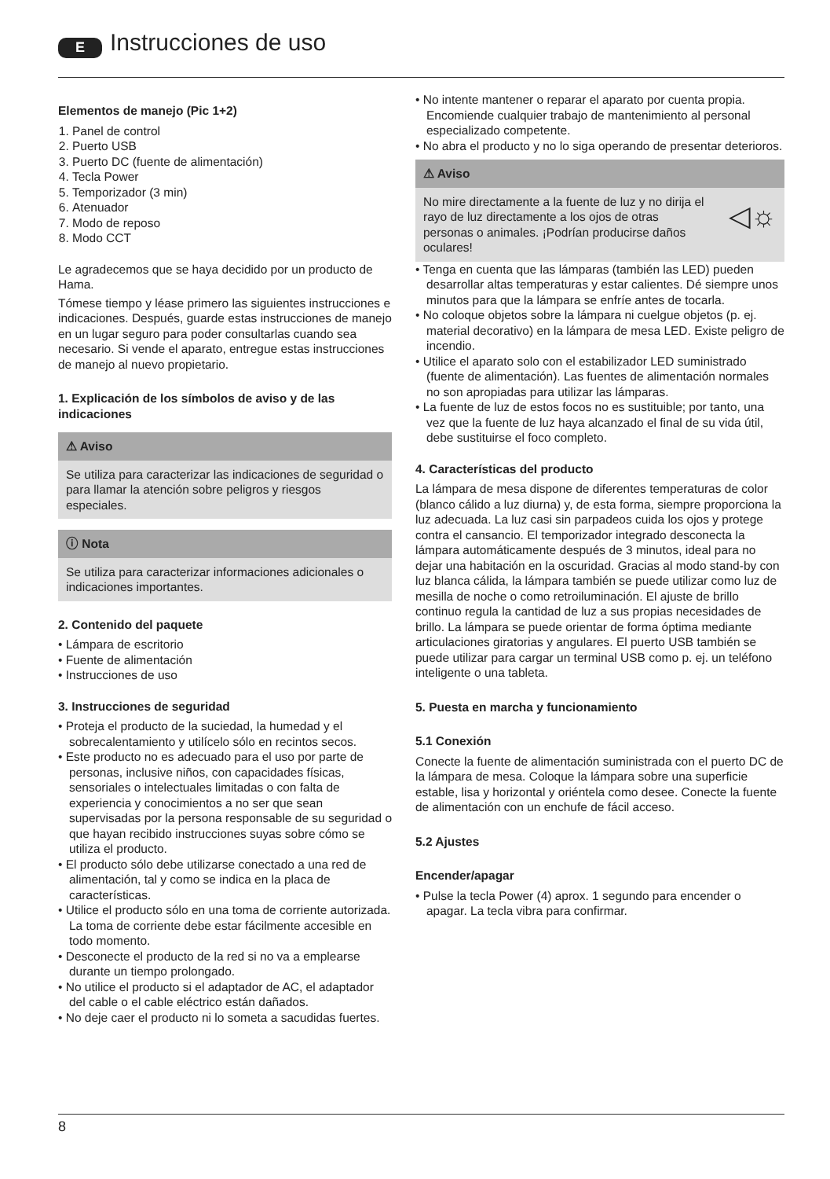E Instrucciones de uso
Elementos de manejo (Pic 1+2)
1. Panel de control
2. Puerto USB
3. Puerto DC (fuente de alimentación)
4. Tecla Power
5. Temporizador (3 min)
6. Atenuador
7. Modo de reposo
8. Modo CCT
Le agradecemos que se haya decidido por un producto de Hama.
Tómese tiempo y léase primero las siguientes instrucciones e indicaciones. Después, guarde estas instrucciones de manejo en un lugar seguro para poder consultarlas cuando sea necesario. Si vende el aparato, entregue estas instrucciones de manejo al nuevo propietario.
1. Explicación de los símbolos de aviso y de las indicaciones
⚠ Aviso
Se utiliza para caracterizar las indicaciones de seguridad o para llamar la atención sobre peligros y riesgos especiales.
ⓘ Nota
Se utiliza para caracterizar informaciones adicionales o indicaciones importantes.
2. Contenido del paquete
• Lámpara de escritorio
• Fuente de alimentación
• Instrucciones de uso
3. Instrucciones de seguridad
• Proteja el producto de la suciedad, la humedad y el sobrecalentamiento y utilícelo sólo en recintos secos.
• Este producto no es adecuado para el uso por parte de personas, inclusive niños, con capacidades físicas, sensoriales o intelectuales limitadas o con falta de experiencia y conocimientos a no ser que sean supervisadas por la persona responsable de su seguridad o que hayan recibido instrucciones suyas sobre cómo se utiliza el producto.
• El producto sólo debe utilizarse conectado a una red de alimentación, tal y como se indica en la placa de características.
• Utilice el producto sólo en una toma de corriente autorizada. La toma de corriente debe estar fácilmente accesible en todo momento.
• Desconecte el producto de la red si no va a emplearse durante un tiempo prolongado.
• No utilice el producto si el adaptador de AC, el adaptador del cable o el cable eléctrico están dañados.
• No deje caer el producto ni lo someta a sacudidas fuertes.
• No intente mantener o reparar el aparato por cuenta propia. Encomiende cualquier trabajo de mantenimiento al personal especializado competente.
• No abra el producto y no lo siga operando de presentar deterioros.
⚠ Aviso
No mire directamente a la fuente de luz y no dirija el rayo de luz directamente a los ojos de otras personas o animales. ¡Podrían producirse daños oculares! ◁☼
• Tenga en cuenta que las lámparas (también las LED) pueden desarrollar altas temperaturas y estar calientes. Dé siempre unos minutos para que la lámpara se enfríe antes de tocarla.
• No coloque objetos sobre la lámpara ni cuelgue objetos (p. ej. material decorativo) en la lámpara de mesa LED. Existe peligro de incendio.
• Utilice el aparato solo con el estabilizador LED suministrado (fuente de alimentación). Las fuentes de alimentación normales no son apropiadas para utilizar las lámparas.
• La fuente de luz de estos focos no es sustituible; por tanto, una vez que la fuente de luz haya alcanzado el final de su vida útil, debe sustituirse el foco completo.
4. Características del producto
La lámpara de mesa dispone de diferentes temperaturas de color (blanco cálido a luz diurna) y, de esta forma, siempre proporciona la luz adecuada. La luz casi sin parpadeos cuida los ojos y protege contra el cansancio. El temporizador integrado desconecta la lámpara automáticamente después de 3 minutos, ideal para no dejar una habitación en la oscuridad. Gracias al modo stand-by con luz blanca cálida, la lámpara también se puede utilizar como luz de mesilla de noche o como retroiluminación. El ajuste de brillo continuo regula la cantidad de luz a sus propias necesidades de brillo. La lámpara se puede orientar de forma óptima mediante articulaciones giratorias y angulares. El puerto USB también se puede utilizar para cargar un terminal USB como p. ej. un teléfono inteligente o una tableta.
5. Puesta en marcha y funcionamiento
5.1 Conexión
Conecte la fuente de alimentación suministrada con el puerto DC de la lámpara de mesa. Coloque la lámpara sobre una superficie estable, lisa y horizontal y oriéntela como desee. Conecte la fuente de alimentación con un enchufe de fácil acceso.
5.2 Ajustes
Encender/apagar
• Pulse la tecla Power (4) aprox. 1 segundo para encender o apagar. La tecla vibra para confirmar.
8